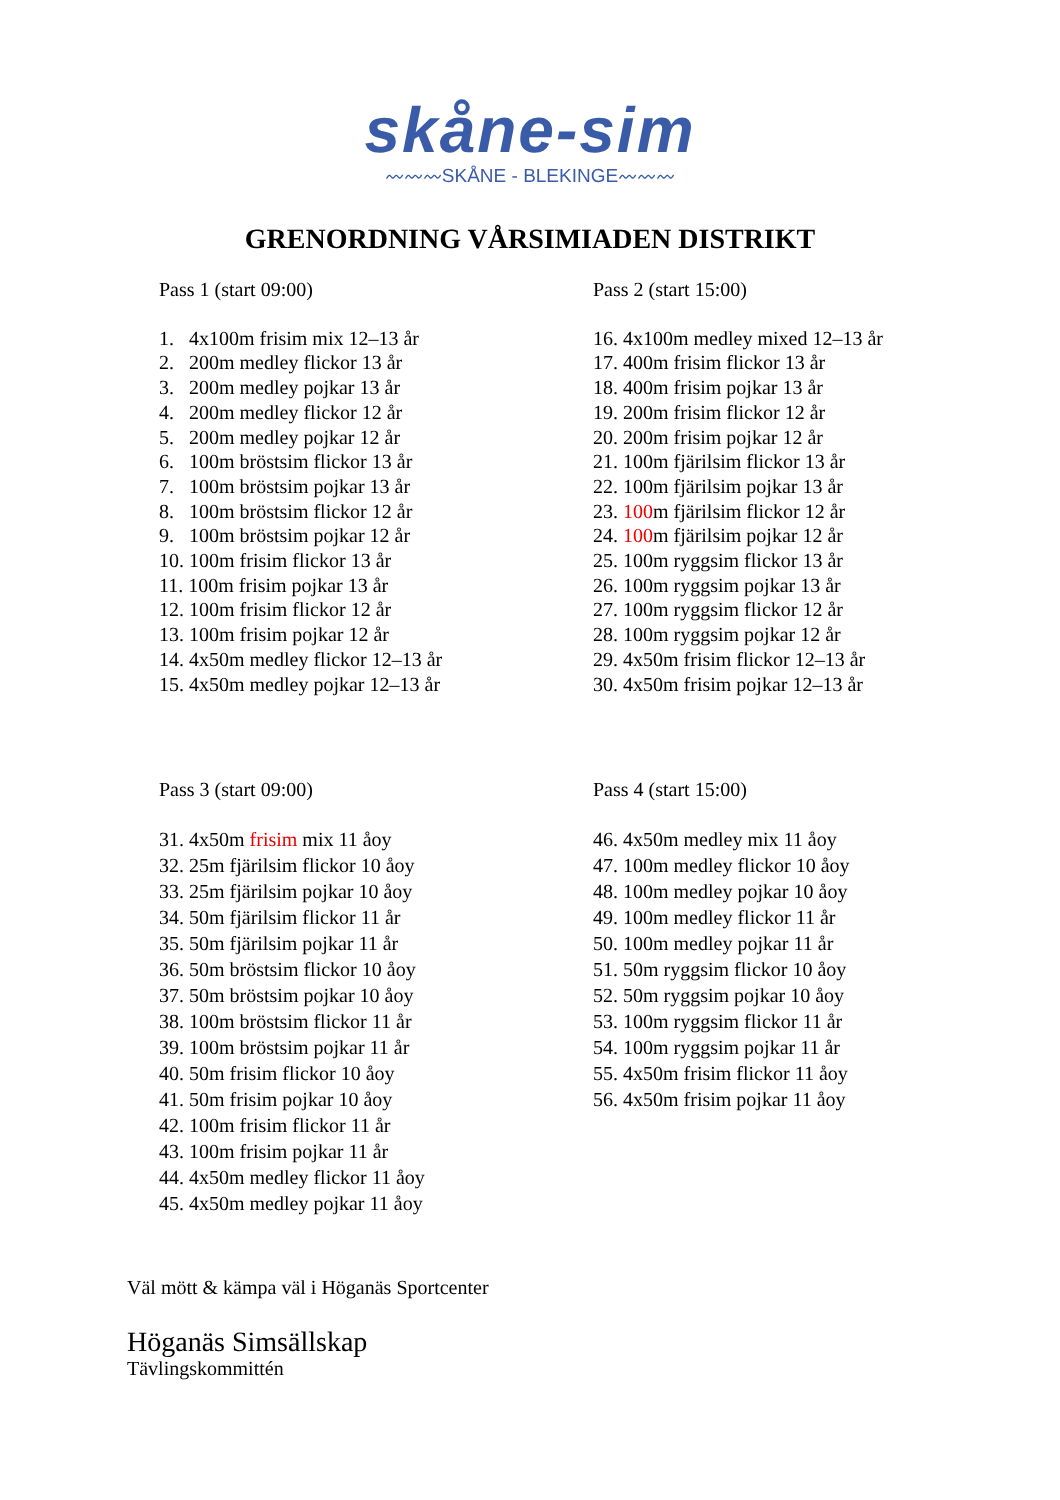skåne-sim
〰〰〰SKÅNE - BLEKINGE〰〰〰
GRENORDNING VÅRSIMIADEN DISTRIKT
Pass 1 (start 09:00)
1. 4x100m frisim mix 12–13 år
2. 200m medley flickor 13 år
3. 200m medley pojkar 13 år
4. 200m medley flickor 12 år
5. 200m medley pojkar 12 år
6. 100m bröstsim flickor 13 år
7. 100m bröstsim pojkar 13 år
8. 100m bröstsim flickor 12 år
9. 100m bröstsim pojkar 12 år
10. 100m frisim flickor 13 år
11. 100m frisim pojkar 13 år
12. 100m frisim flickor 12 år
13. 100m frisim pojkar 12 år
14. 4x50m medley flickor 12–13 år
15. 4x50m medley pojkar 12–13 år
Pass 2 (start 15:00)
16. 4x100m medley mixed 12–13 år
17. 400m frisim flickor 13 år
18. 400m frisim pojkar 13 år
19. 200m frisim flickor 12 år
20. 200m frisim pojkar 12 år
21. 100m fjärilsim flickor 13 år
22. 100m fjärilsim pojkar 13 år
23. 100m fjärilsim flickor 12 år
24. 100m fjärilsim pojkar 12 år
25. 100m ryggsim flickor 13 år
26. 100m ryggsim pojkar 13 år
27. 100m ryggsim flickor 12 år
28. 100m ryggsim pojkar 12 år
29. 4x50m frisim flickor 12–13 år
30. 4x50m frisim pojkar 12–13 år
Pass 3 (start 09:00)
31. 4x50m frisim mix 11 åoy
32. 25m fjärilsim flickor 10 åoy
33. 25m fjärilsim pojkar 10 åoy
34. 50m fjärilsim flickor 11 år
35. 50m fjärilsim pojkar 11 år
36. 50m bröstsim flickor 10 åoy
37. 50m bröstsim pojkar 10 åoy
38. 100m bröstsim flickor 11 år
39. 100m bröstsim pojkar 11 år
40. 50m frisim flickor 10 åoy
41. 50m frisim pojkar 10 åoy
42. 100m frisim flickor 11 år
43. 100m frisim pojkar 11 år
44. 4x50m medley flickor 11 åoy
45. 4x50m medley pojkar 11 åoy
Pass 4 (start 15:00)
46. 4x50m medley mix 11 åoy
47. 100m medley flickor 10 åoy
48. 100m medley pojkar 10 åoy
49. 100m medley flickor 11 år
50. 100m medley pojkar 11 år
51. 50m ryggsim flickor 10 åoy
52. 50m ryggsim pojkar 10 åoy
53. 100m ryggsim flickor 11 år
54. 100m ryggsim pojkar 11 år
55. 4x50m frisim flickor 11 åoy
56. 4x50m frisim pojkar 11 åoy
Väl mött & kämpa väl i Höganäs Sportcenter
Höganäs Simsällskap
Tävlingskommittén